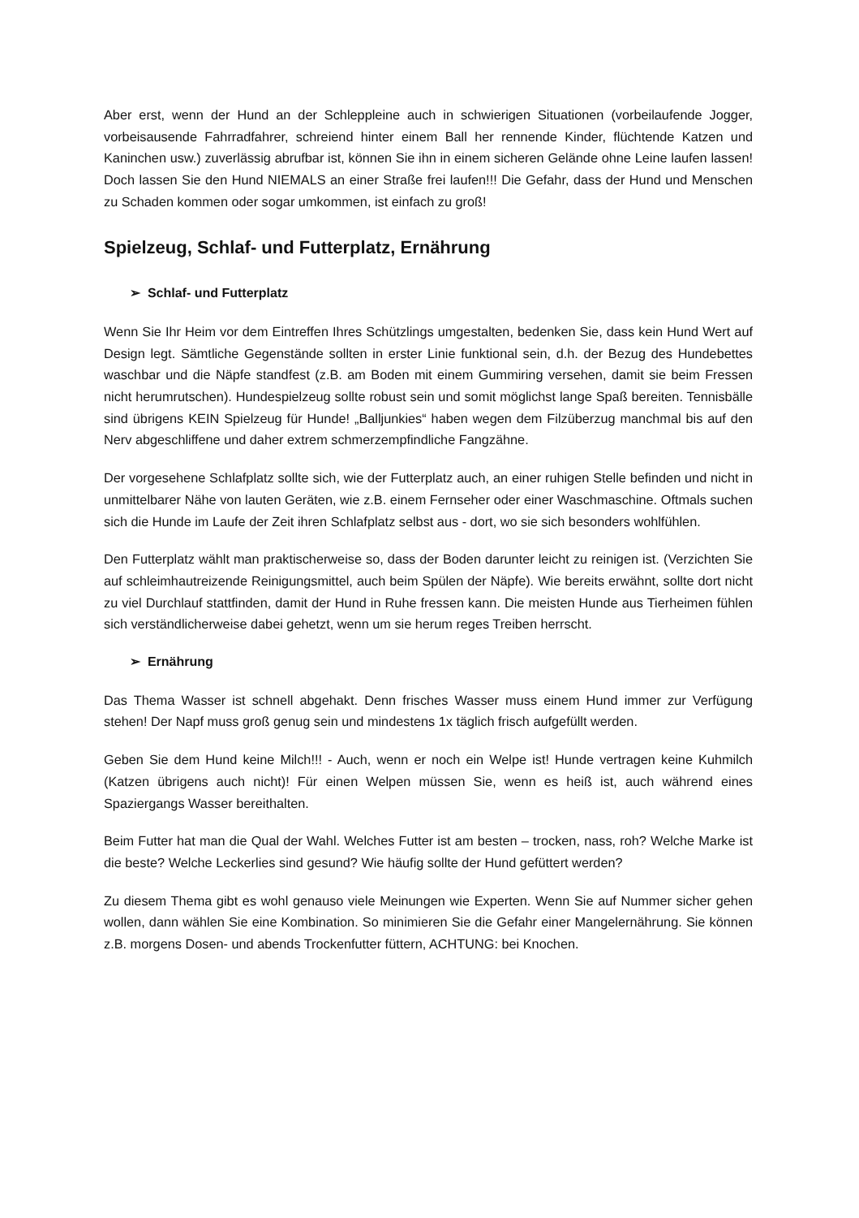Aber erst, wenn der Hund an der Schleppleine auch in schwierigen Situationen (vorbeilaufende Jogger, vorbeisausende Fahrradfahrer, schreiend hinter einem Ball her rennende Kinder, flüchtende Katzen und Kaninchen usw.) zuverlässig abrufbar ist, können Sie ihn in einem sicheren Gelände ohne Leine laufen lassen! Doch lassen Sie den Hund NIEMALS an einer Straße frei laufen!!! Die Gefahr, dass der Hund und Menschen zu Schaden kommen oder sogar umkommen, ist einfach zu groß!
Spielzeug, Schlaf- und Futterplatz, Ernährung
➢ Schlaf- und Futterplatz
Wenn Sie Ihr Heim vor dem Eintreffen Ihres Schützlings umgestalten, bedenken Sie, dass kein Hund Wert auf Design legt. Sämtliche Gegenstände sollten in erster Linie funktional sein, d.h. der Bezug des Hundebettes waschbar und die Näpfe standfest (z.B. am Boden mit einem Gummiring versehen, damit sie beim Fressen nicht herumrutschen). Hundespielzeug sollte robust sein und somit möglichst lange Spaß bereiten. Tennisbälle sind übrigens KEIN Spielzeug für Hunde! „Balljunkies“ haben wegen dem Filzüberzug manchmal bis auf den Nerv abgeschliffene und daher extrem schmerzempfindliche Fangzähne.
Der vorgesehene Schlafplatz sollte sich, wie der Futterplatz auch, an einer ruhigen Stelle befinden und nicht in unmittelbarer Nähe von lauten Geräten, wie z.B. einem Fernseher oder einer Waschmaschine. Oftmals suchen sich die Hunde im Laufe der Zeit ihren Schlafplatz selbst aus - dort, wo sie sich besonders wohlfühlen.
Den Futterplatz wählt man praktischerweise so, dass der Boden darunter leicht zu reinigen ist. (Verzichten Sie auf schleimhautreizende Reinigungsmittel, auch beim Spülen der Näpfe). Wie bereits erwähnt, sollte dort nicht zu viel Durchlauf stattfinden, damit der Hund in Ruhe fressen kann. Die meisten Hunde aus Tierheimen fühlen sich verständlicherweise dabei gehetzt, wenn um sie herum reges Treiben herrscht.
➢ Ernährung
Das Thema Wasser ist schnell abgehakt. Denn frisches Wasser muss einem Hund immer zur Verfügung stehen! Der Napf muss groß genug sein und mindestens 1x täglich frisch aufgefüllt werden.
Geben Sie dem Hund keine Milch!!! - Auch, wenn er noch ein Welpe ist! Hunde vertragen keine Kuhmilch (Katzen übrigens auch nicht)! Für einen Welpen müssen Sie, wenn es heiß ist, auch während eines Spaziergangs Wasser bereithalten.
Beim Futter hat man die Qual der Wahl. Welches Futter ist am besten – trocken, nass, roh? Welche Marke ist die beste? Welche Leckerlies sind gesund? Wie häufig sollte der Hund gefüttert werden?
Zu diesem Thema gibt es wohl genauso viele Meinungen wie Experten. Wenn Sie auf Nummer sicher gehen wollen, dann wählen Sie eine Kombination. So minimieren Sie die Gefahr einer Mangelernährung. Sie können z.B. morgens Dosen- und abends Trockenfutter füttern, ACHTUNG: bei Knochen.